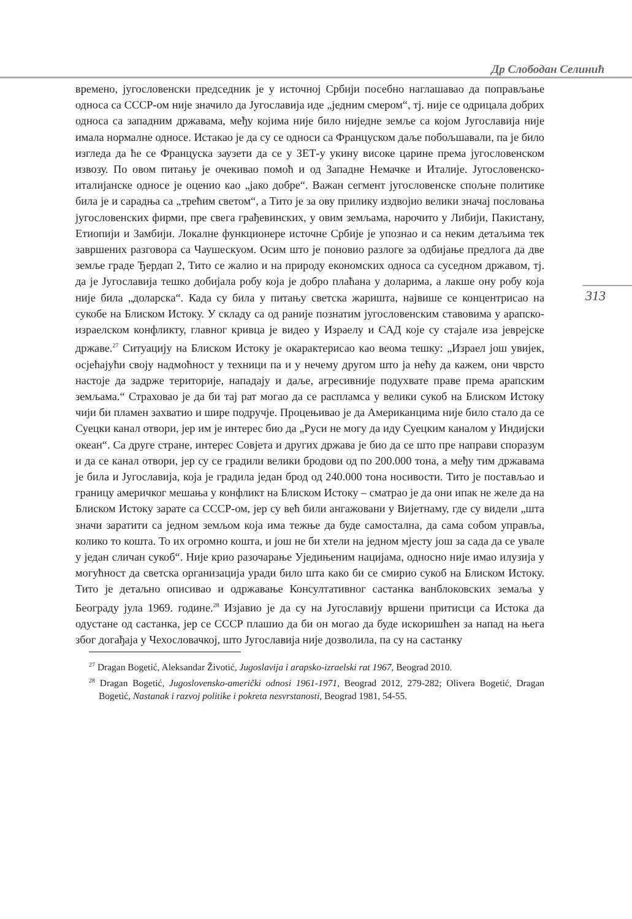Др Слободан Селинић
313
времено, југословенски председник је у источној Србији посебно наглашавао да поправљање односа са СССР-ом није значило да Југославија иде „једним смером“, тј. није се одрицала добрих односа са западним државама, међу којима није било ниједне земље са којом Југославија није имала нормалне односе. Истакао је да су се односи са Француском даље побољшавали, па је било изгледа да ће се Француска заузети да се у ЗЕТ-у укину високе царине према југословенском извозу. По овом питању је очекивао помоћ и од Западне Немачке и Италије. Југословенско-италијанске односе је оценио као „јако добре“. Важан сегмент југословенске спољне политике била је и сарадња са „трећим светом“, а Тито је за ову прилику издвојио велики значај пословања југословенских фирми, пре свега грађевинских, у овим земљама, нарочито у Либији, Пакистану, Етиопији и Замбији. Локалне функционере источне Србије је упознао и са неким детаљима тек завршених разговора са Чаушескуом. Осим што је поновио разлоге за одбијање предлога да две земље граде Ђердап 2, Тито се жалио и на природу економских односа са суседном државом, тј. да је Југославија тешко добијала робу која је добро плаћана у доларима, а лакше ону робу која није била „доларска“. Када су била у питању светска жаришта, највише се концентрисао на сукобе на Блиском Истоку. У складу са од раније познатим југословенским ставовима у арапско-израелском конфликту, главног кривца је видео у Израелу и САД које су стајале иза јеврејске државе.<sup>27</sup> Ситуацију на Блиском Истоку је окарактерисао као веома тешку: „Израел још увијек, осјећајући своју надмоћност у техници па и у нечему другом што ја нећу да кажем, они чврсто настоје да задрже територије, нападају и даље, агресивније подухвате праве према арапским земљама.“ Страховао је да би тај рат могао да се распламса у велики сукоб на Блиском Истоку чији би пламен захватио и шире подручје. Процењивао је да Американцима није било стало да се Суецки канал отвори, јер им је интерес био да „Руси не могу да иду Суецким каналом у Индијски океан“. Са друге стране, интерес Совјета и других држава је био да се што пре направи споразум и да се канал отвори, јер су се градили велики бродови од по 200.000 тона, а међу тим државама је била и Југославија, која је градила један брод од 240.000 тона носивости. Тито је постављао и границу америчког мешања у конфликт на Блиском Истоку – сматрао је да они ипак не желе да на Блиском Истоку зарате са СССР-ом, јер су већ били ангажовани у Вијетнаму, где су видели „шта значи заратити са једном земљом која има тежње да буде самостална, да сама собом управља, колико то кошта. То их огромно кошта, и још не би хтели на једном мјесту још за сада да се увале у један сличан сукоб“. Није крио разочарање Уједињеним нацијама, односно није имао илузија у могућност да светска организација уради било шта како би се смирио сукоб на Блиском Истоку. Тито је детаљно описивао и одржавање Консултативног састанка ванблоковских земаља у Београду јула 1969. године.<sup>28</sup> Изјавио је да су на Југославију вршени притисци са Истока да одустане од састанка, јер се СССР плашио да би он могао да буде искоришћен за напад на њега због догађаја у Чехословачкој, што Југославија није дозволила, па су на састанку
<sup>27</sup> Dragan Bogetić, Aleksandar Životić, Jugoslavija i arapsko-izraelski rat 1967, Beograd 2010.
<sup>28</sup> Dragan Bogetić, Jugoslovensko-američki odnosi 1961-1971, Beograd 2012, 279-282; Olivera Bogetić, Dragan Bogetić, Nastanak i razvoj politike i pokreta nesvrstanosti, Beograd 1981, 54-55.